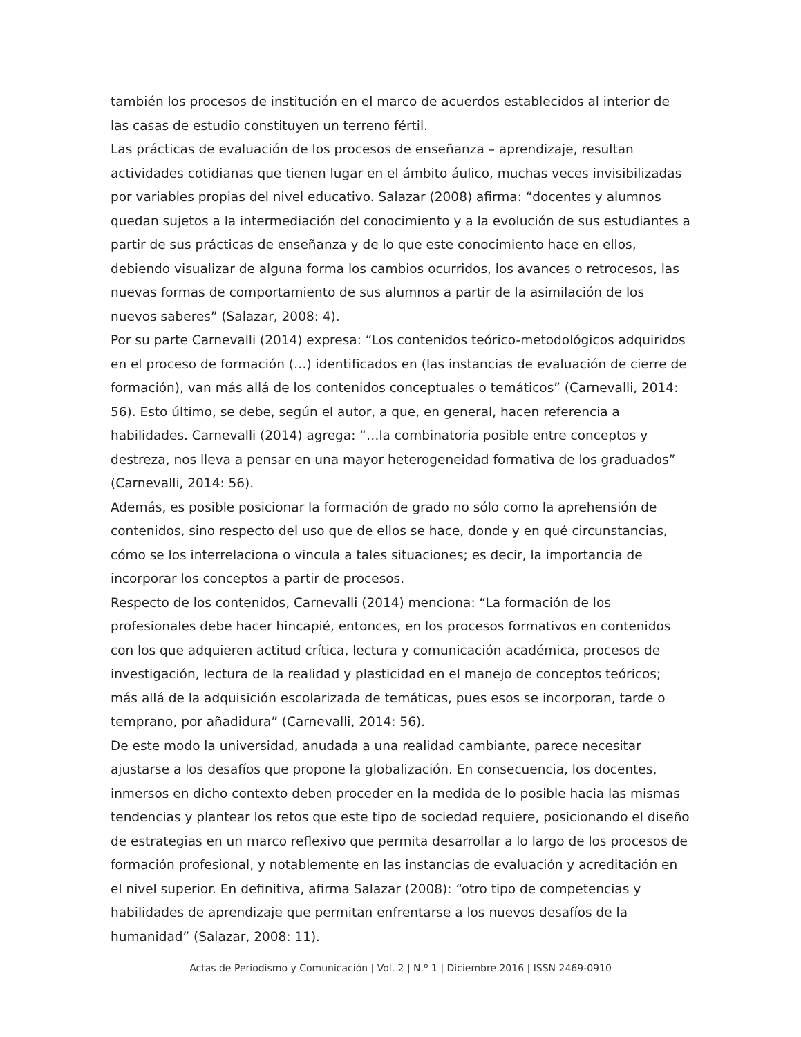también los procesos de institución en el marco de acuerdos establecidos al interior de las casas de estudio constituyen un terreno fértil.
Las prácticas de evaluación de los procesos de enseñanza – aprendizaje, resultan actividades cotidianas que tienen lugar en el ámbito áulico, muchas veces invisibilizadas por variables propias del nivel educativo. Salazar (2008) afirma: “docentes y alumnos quedan sujetos a la intermediación del conocimiento y a la evolución de sus estudiantes a partir de sus prácticas de enseñanza y de lo que este conocimiento hace en ellos, debiendo visualizar de alguna forma los cambios ocurridos, los avances o retrocesos, las nuevas formas de comportamiento de sus alumnos a partir de la asimilación de los nuevos saberes” (Salazar, 2008: 4).
Por su parte Carnevalli (2014) expresa: “Los contenidos teórico-metodológicos adquiridos en el proceso de formación (…) identificados en (las instancias de evaluación de cierre de formación), van más allá de los contenidos conceptuales o temáticos” (Carnevalli, 2014: 56). Esto último, se debe, según el autor, a que, en general, hacen referencia a habilidades. Carnevalli (2014) agrega: “…la combinatoria posible entre conceptos y destreza, nos lleva a pensar en una mayor heterogeneidad formativa de los graduados” (Carnevalli, 2014: 56).
Además, es posible posicionar la formación de grado no sólo como la aprehensión de contenidos, sino respecto del uso que de ellos se hace, donde y en qué circunstancias, cómo se los interrelaciona o vincula a tales situaciones; es decir, la importancia de incorporar los conceptos a partir de procesos.
Respecto de los contenidos, Carnevalli (2014) menciona: “La formación de los profesionales debe hacer hincapié, entonces, en los procesos formativos en contenidos con los que adquieren actitud crítica, lectura y comunicación académica, procesos de investigación, lectura de la realidad y plasticidad en el manejo de conceptos teóricos; más allá de la adquisición escolarizada de temáticas, pues esos se incorporan, tarde o temprano, por añadidura” (Carnevalli, 2014: 56).
De este modo la universidad, anudada a una realidad cambiante, parece necesitar ajustarse a los desafíos que propone la globalización. En consecuencia, los docentes, inmersos en dicho contexto deben proceder en la medida de lo posible hacia las mismas tendencias y plantear los retos que este tipo de sociedad requiere, posicionando el diseño de estrategias en un marco reflexivo que permita desarrollar a lo largo de los procesos de formación profesional, y notablemente en las instancias de evaluación y acreditación en el nivel superior. En definitiva, afirma Salazar (2008): “otro tipo de competencias y habilidades de aprendizaje que permitan enfrentarse a los nuevos desafíos de la humanidad” (Salazar, 2008: 11).
Actas de Periodismo y Comunicación | Vol. 2 | N.º 1 | Diciembre 2016 | ISSN 2469-0910